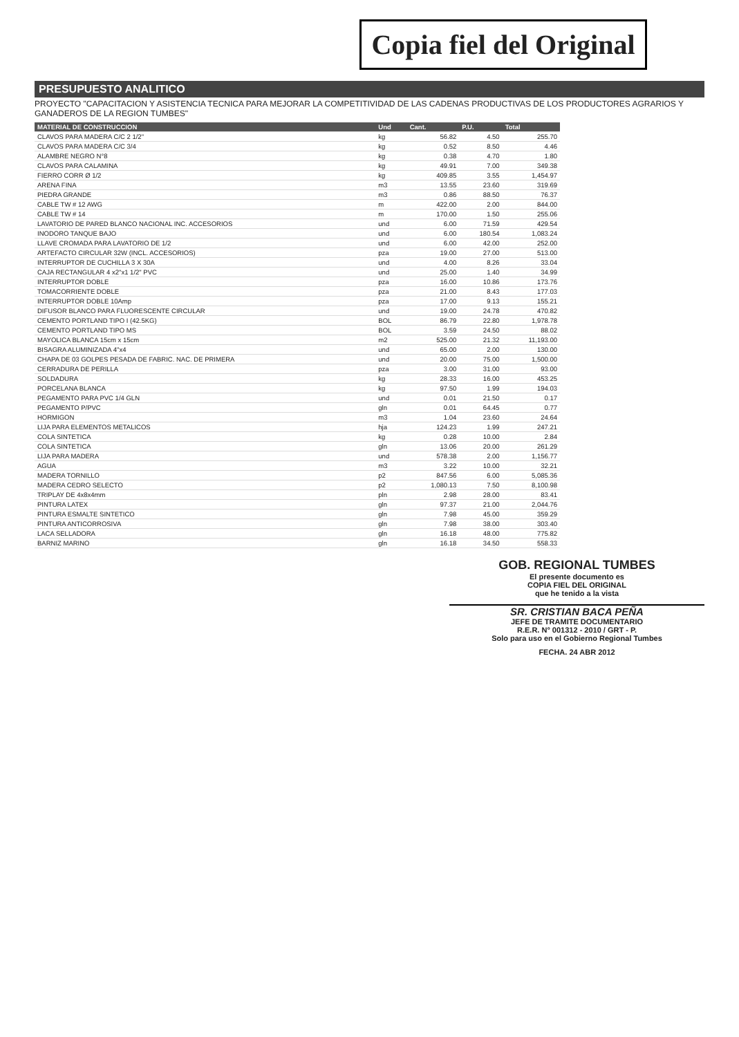Copia fiel del Original
PRESUPUESTO ANALITICO
PROYECTO "CAPACITACION Y ASISTENCIA TECNICA PARA MEJORAR LA COMPETITIVIDAD DE LAS CADENAS PRODUCTIVAS DE LOS PRODUCTORES AGRARIOS Y GANADEROS DE LA REGION TUMBES"
| MATERIAL DE CONSTRUCCION | Und | Cant. | P.U. | Total |
| --- | --- | --- | --- | --- |
| CLAVOS PARA MADERA C/C 2 1/2" | kg | 56.82 | 4.50 | 255.70 |
| CLAVOS PARA MADERA C/C 3/4 | kg | 0.52 | 8.50 | 4.46 |
| ALAMBRE NEGRO N°8 | kg | 0.38 | 4.70 | 1.80 |
| CLAVOS PARA CALAMINA | kg | 49.91 | 7.00 | 349.38 |
| FIERRO CORR Ø 1/2 | kg | 409.85 | 3.55 | 1,454.97 |
| ARENA FINA | m3 | 13.55 | 23.60 | 319.69 |
| PIEDRA GRANDE | m3 | 0.86 | 88.50 | 76.37 |
| CABLE TW # 12 AWG | m | 422.00 | 2.00 | 844.00 |
| CABLE TW # 14 | m | 170.00 | 1.50 | 255.06 |
| LAVATORIO DE PARED BLANCO NACIONAL INC. ACCESORIOS | und | 6.00 | 71.59 | 429.54 |
| INODORO TANQUE BAJO | und | 6.00 | 180.54 | 1,083.24 |
| LLAVE CROMADA PARA LAVATORIO DE 1/2 | und | 6.00 | 42.00 | 252.00 |
| ARTEFACTO CIRCULAR 32W (INCL. ACCESORIOS) | pza | 19.00 | 27.00 | 513.00 |
| INTERRUPTOR DE CUCHILLA 3 X 30A | und | 4.00 | 8.26 | 33.04 |
| CAJA RECTANGULAR 4 x2"x1 1/2" PVC | und | 25.00 | 1.40 | 34.99 |
| INTERRUPTOR DOBLE | pza | 16.00 | 10.86 | 173.76 |
| TOMACORRIENTE DOBLE | pza | 21.00 | 8.43 | 177.03 |
| INTERRUPTOR DOBLE 10Amp | pza | 17.00 | 9.13 | 155.21 |
| DIFUSOR BLANCO PARA FLUORESCENTE CIRCULAR | und | 19.00 | 24.78 | 470.82 |
| CEMENTO PORTLAND TIPO I (42.5KG) | BOL | 86.79 | 22.80 | 1,978.78 |
| CEMENTO PORTLAND TIPO MS | BOL | 3.59 | 24.50 | 88.02 |
| MAYOLICA BLANCA 15cm x 15cm | m2 | 525.00 | 21.32 | 11,193.00 |
| BISAGRA ALUMINIZADA 4"x4 | und | 65.00 | 2.00 | 130.00 |
| CHAPA DE 03 GOLPES PESADA DE FABRIC. NAC. DE PRIMERA | und | 20.00 | 75.00 | 1,500.00 |
| CERRADURA DE PERILLA | pza | 3.00 | 31.00 | 93.00 |
| SOLDADURA | kg | 28.33 | 16.00 | 453.25 |
| PORCELANA BLANCA | kg | 97.50 | 1.99 | 194.03 |
| PEGAMENTO PARA PVC 1/4 GLN | und | 0.01 | 21.50 | 0.17 |
| PEGAMENTO P/PVC | gln | 0.01 | 64.45 | 0.77 |
| HORMIGON | m3 | 1.04 | 23.60 | 24.64 |
| LIJA PARA ELEMENTOS METALICOS | hja | 124.23 | 1.99 | 247.21 |
| COLA SINTETICA | kg | 0.28 | 10.00 | 2.84 |
| COLA SINTETICA | gln | 13.06 | 20.00 | 261.29 |
| LIJA PARA MADERA | und | 578.38 | 2.00 | 1,156.77 |
| AGUA | m3 | 3.22 | 10.00 | 32.21 |
| MADERA TORNILLO | p2 | 847.56 | 6.00 | 5,085.36 |
| MADERA CEDRO SELECTO | p2 | 1,080.13 | 7.50 | 8,100.98 |
| TRIPLAY DE 4x8x4mm | pln | 2.98 | 28.00 | 83.41 |
| PINTURA LATEX | gln | 97.37 | 21.00 | 2,044.76 |
| PINTURA ESMALTE SINTETICO | gln | 7.98 | 45.00 | 359.29 |
| PINTURA ANTICORROSIVA | gln | 7.98 | 38.00 | 303.40 |
| LACA SELLADORA | gln | 16.18 | 48.00 | 775.82 |
| BARNIZ MARINO | gln | 16.18 | 34.50 | 558.33 |
GOB. REGIONAL TUMBES
El presente documento es
COPIA FIEL DEL ORIGINAL
que he tenido a la vista
SR. CRISTIAN BACA PEÑA
JEFE DE TRAMITE DOCUMENTARIO
R.E.R. N° 001312 - 2010 / GRT - P.
Solo para uso en el Gobierno Regional Tumbes
FECHA. 24 ABR 2012